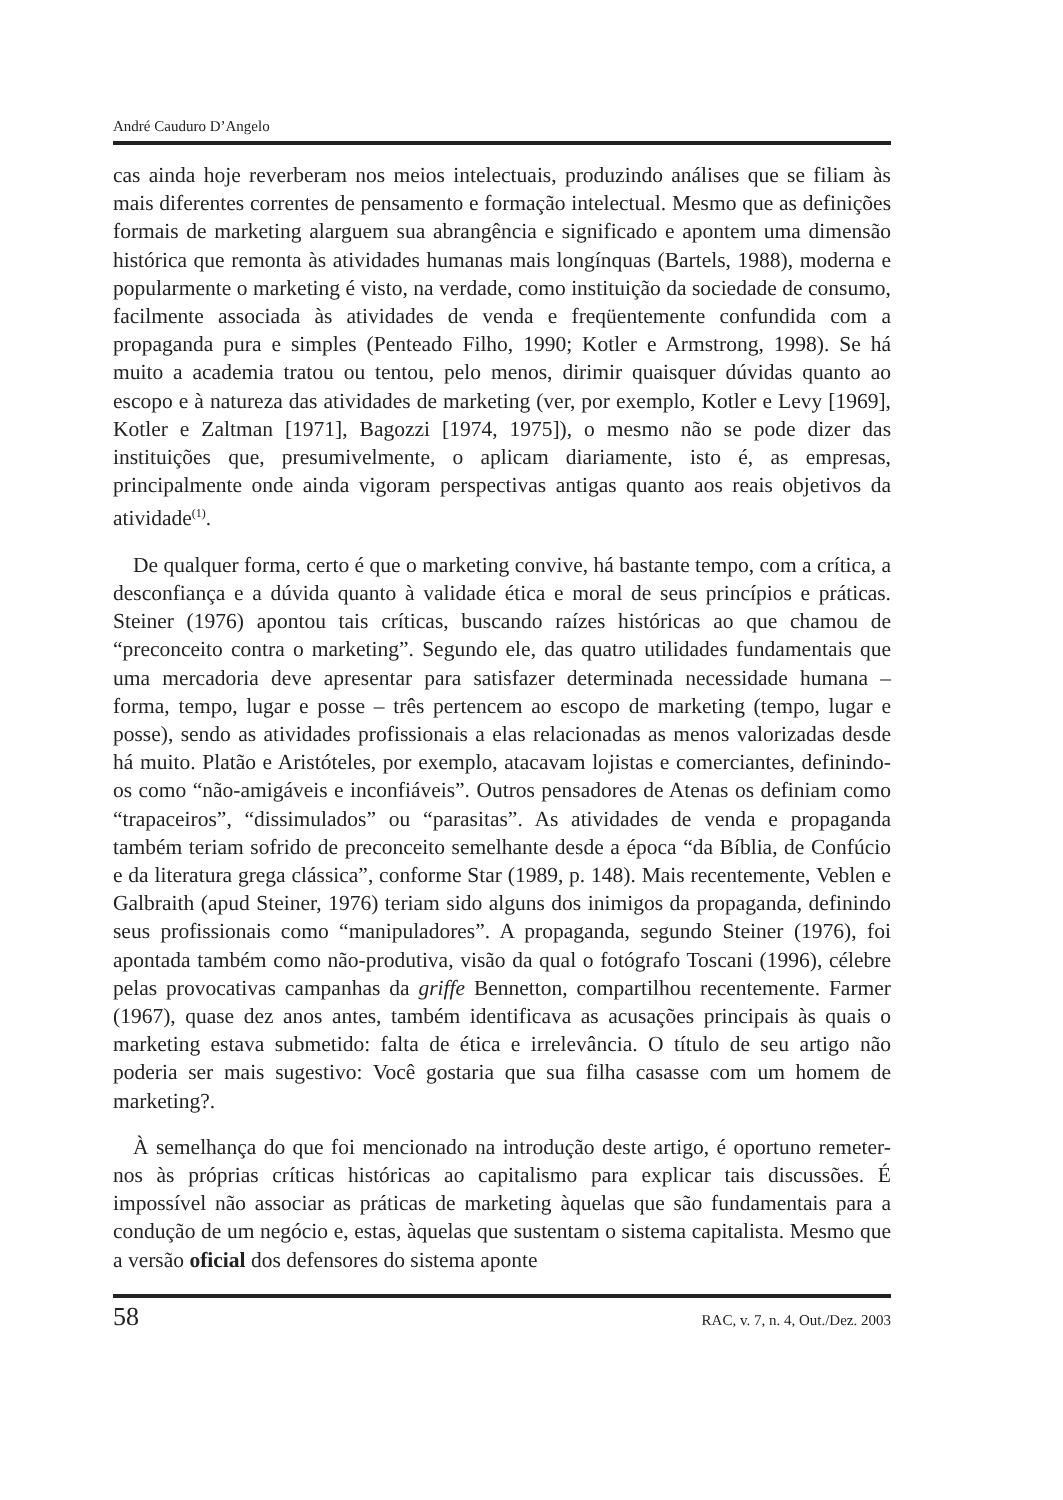André Cauduro D’Angelo
cas ainda hoje reverberam nos meios intelectuais, produzindo análises que se filiam às mais diferentes correntes de pensamento e formação intelectual. Mesmo que as definições formais de marketing alarguem sua abrangência e significado e apontem uma dimensão histórica que remonta às atividades humanas mais longínquas (Bartels, 1988), moderna e popularmente o marketing é visto, na verdade, como instituição da sociedade de consumo, facilmente associada às atividades de venda e freqüentemente confundida com a propaganda pura e simples (Penteado Filho, 1990; Kotler e Armstrong, 1998). Se há muito a academia tratou ou tentou, pelo menos, dirimir quaisquer dúvidas quanto ao escopo e à natureza das atividades de marketing (ver, por exemplo, Kotler e Levy [1969], Kotler e Zaltman [1971], Bagozzi [1974, 1975]), o mesmo não se pode dizer das instituições que, presumivelmente, o aplicam diariamente, isto é, as empresas, principalmente onde ainda vigoram perspectivas antigas quanto aos reais objetivos da atividade<sup>(1)</sup>.
De qualquer forma, certo é que o marketing convive, há bastante tempo, com a crítica, a desconfiança e a dúvida quanto à validade ética e moral de seus princípios e práticas. Steiner (1976) apontou tais críticas, buscando raízes históricas ao que chamou de “preconceito contra o marketing”. Segundo ele, das quatro utilidades fundamentais que uma mercadoria deve apresentar para satisfazer determinada necessidade humana – forma, tempo, lugar e posse – três pertencem ao escopo de marketing (tempo, lugar e posse), sendo as atividades profissionais a elas relacionadas as menos valorizadas desde há muito. Platão e Aristóteles, por exemplo, atacavam lojistas e comerciantes, definindo-os como “não-amigáveis e inconfiáveis”. Outros pensadores de Atenas os definiam como “trapaceiros”, “dissimulados” ou “parasitas”. As atividades de venda e propaganda também teriam sofrido de preconceito semelhante desde a época “da Bíblia, de Confúcio e da literatura grega clássica”, conforme Star (1989, p. 148). Mais recentemente, Veblen e Galbraith (apud Steiner, 1976) teriam sido alguns dos inimigos da propaganda, definindo seus profissionais como “manipuladores”. A propaganda, segundo Steiner (1976), foi apontada também como não-produtiva, visão da qual o fotógrafo Toscani (1996), célebre pelas provocativas campanhas da griffe Bennetton, compartilhou recentemente. Farmer (1967), quase dez anos antes, também identificava as acusações principais às quais o marketing estava submetido: falta de ética e irrelevância. O título de seu artigo não poderia ser mais sugestivo: Você gostaria que sua filha casasse com um homem de marketing?.
À semelhança do que foi mencionado na introdução deste artigo, é oportuno remeter-nos às próprias críticas históricas ao capitalismo para explicar tais discussões. É impossível não associar as práticas de marketing àquelas que são fundamentais para a condução de um negócio e, estas, àquelas que sustentam o sistema capitalista. Mesmo que a versão oficial dos defensores do sistema aponte
58 RAC, v. 7, n. 4, Out./Dez. 2003